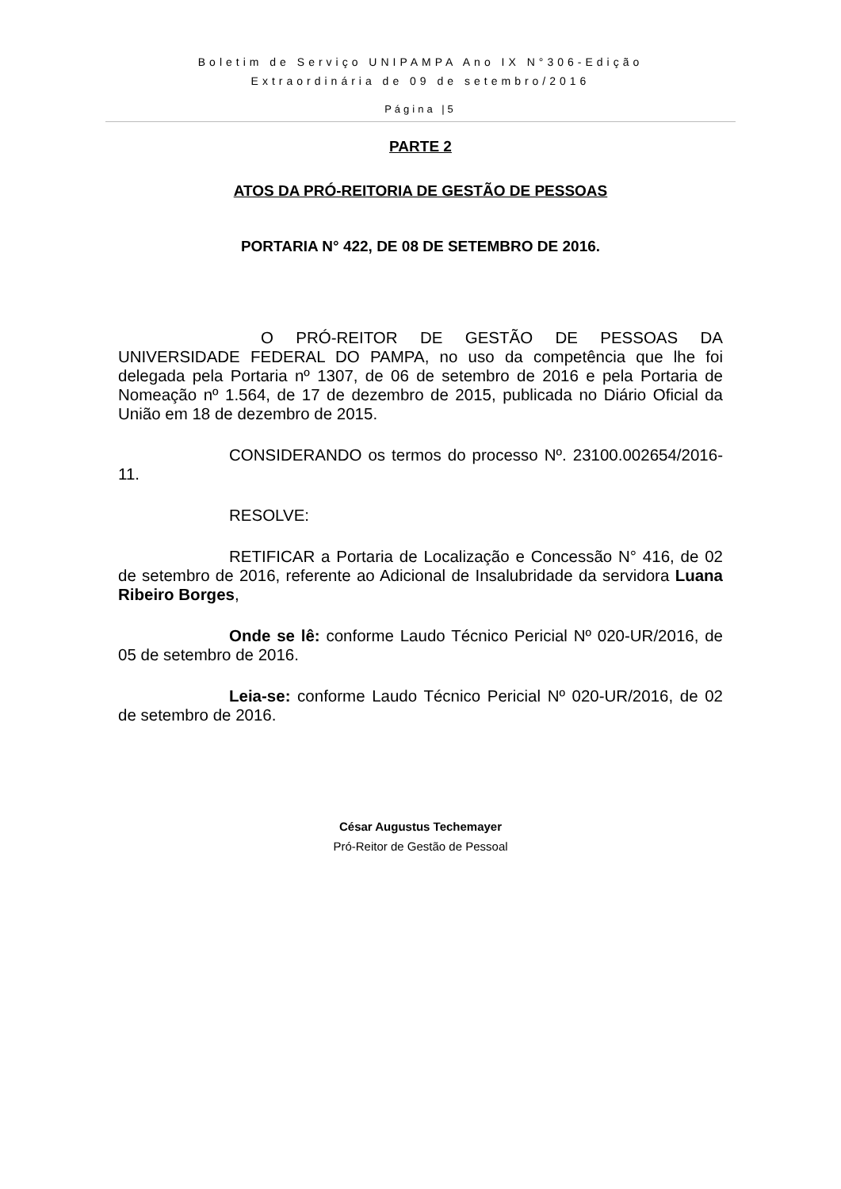Boletim de Serviço UNIPAMPA Ano IX N°306-Edição
Extraordinária de 09 de setembro/2016
Página |5
PARTE 2
ATOS DA PRÓ-REITORIA DE GESTÃO DE PESSOAS
PORTARIA N° 422, DE 08 DE SETEMBRO DE 2016.
O PRÓ-REITOR DE GESTÃO DE PESSOAS DA UNIVERSIDADE FEDERAL DO PAMPA, no uso da competência que lhe foi delegada pela Portaria nº 1307, de 06 de setembro de 2016 e pela Portaria de Nomeação nº 1.564, de 17 de dezembro de 2015, publicada no Diário Oficial da União em 18 de dezembro de 2015.
CONSIDERANDO os termos do processo Nº. 23100.002654/2016-11.
RESOLVE:
RETIFICAR a Portaria de Localização e Concessão N° 416, de 02 de setembro de 2016, referente ao Adicional de Insalubridade da servidora Luana Ribeiro Borges,
Onde se lê: conforme Laudo Técnico Pericial Nº 020-UR/2016, de 05 de setembro de 2016.
Leia-se: conforme Laudo Técnico Pericial Nº 020-UR/2016, de 02 de setembro de 2016.
César Augustus Techemayer
Pró-Reitor de Gestão de Pessoal